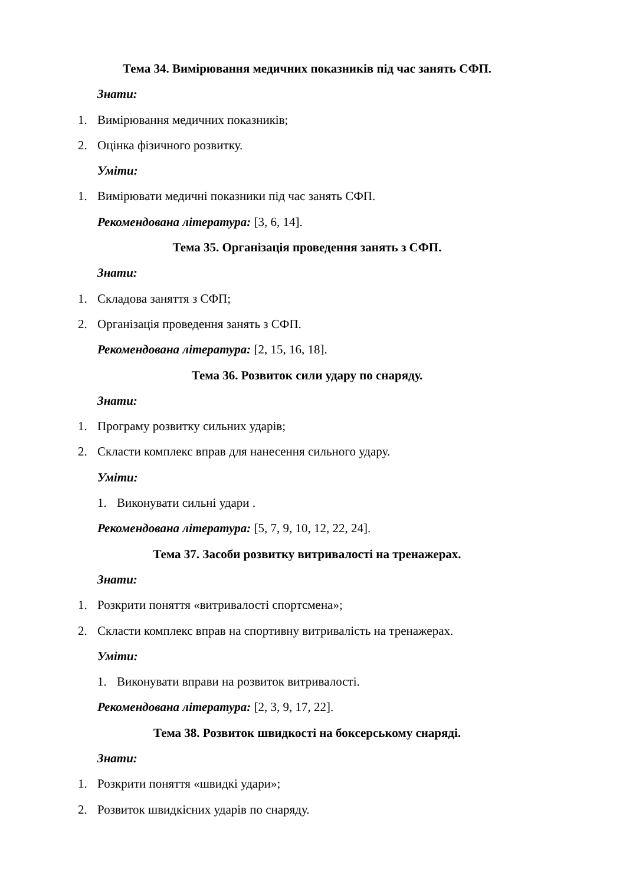Тема 34. Вимірювання медичних показників під час занять СФП.
Знати:
1. Вимірювання медичних показників;
2. Оцінка фізичного розвитку.
Уміти:
1. Вимірювати медичні показники під час занять СФП.
Рекомендована література: [3, 6, 14].
Тема 35. Організація проведення занять з СФП.
Знати:
1. Складова заняття з СФП;
2. Організація проведення занять з СФП.
Рекомендована література: [2, 15, 16, 18].
Тема 36. Розвиток сили удару по снаряду.
Знати:
1. Програму розвитку сильних ударів;
2. Скласти комплекс вправ для нанесення сильного удару.
Уміти:
1. Виконувати сильні удари .
Рекомендована література: [5, 7, 9, 10, 12, 22, 24].
Тема 37. Засоби розвитку витривалості на тренажерах.
Знати:
1. Розкрити поняття «витривалості спортсмена»;
2. Скласти комплекс вправ на спортивну витривалість на тренажерах.
Уміти:
1. Виконувати вправи на розвиток витривалості.
Рекомендована література: [2, 3, 9, 17, 22].
Тема 38. Розвиток швидкості на боксерському снаряді.
Знати:
1. Розкрити поняття «швидкі удари»;
2. Розвиток швидкісних ударів по снаряду.